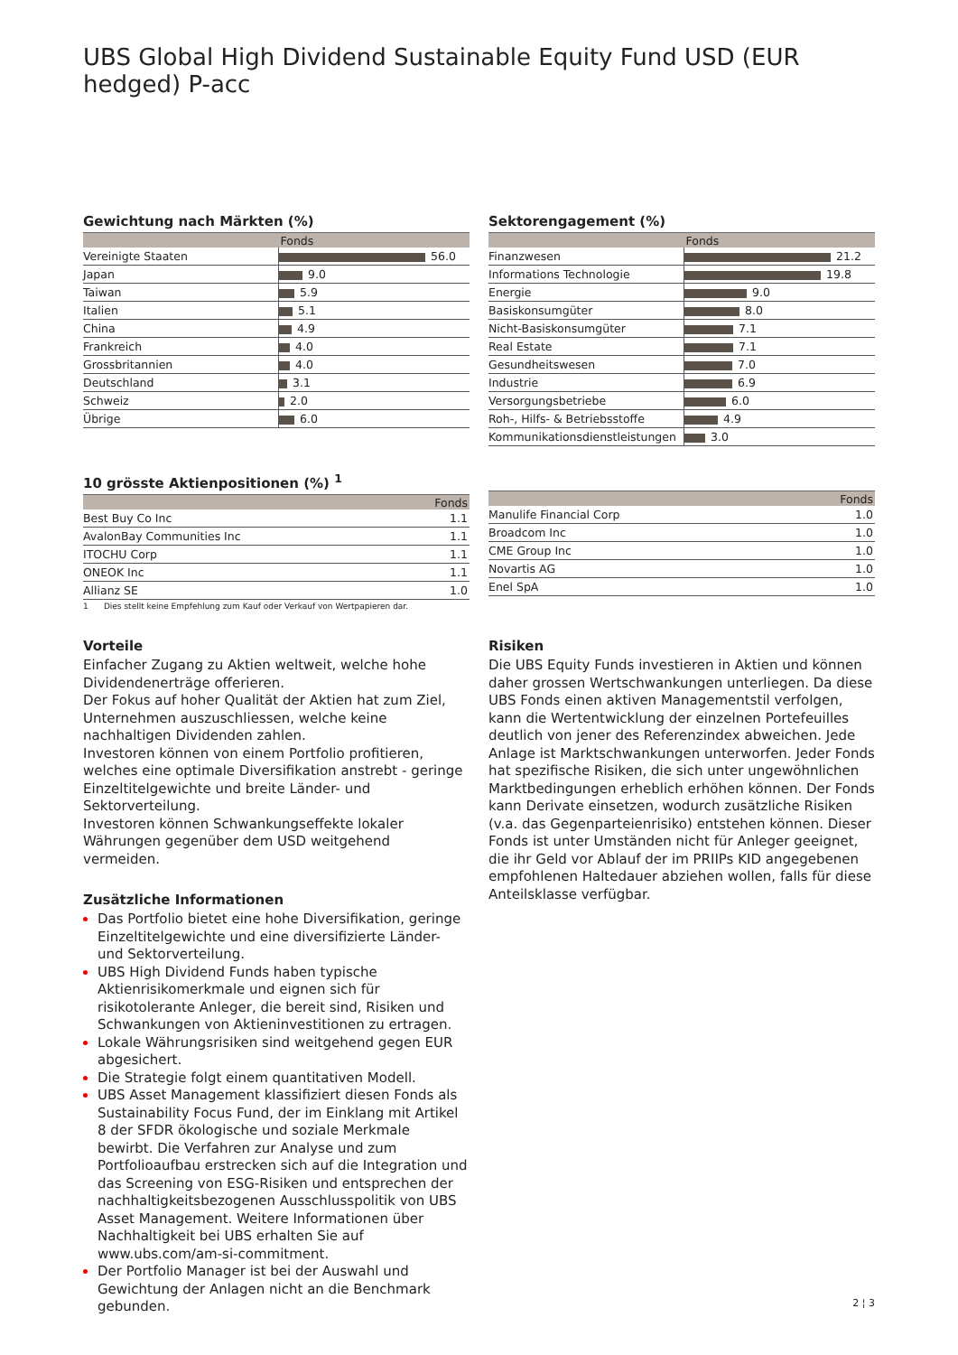UBS Global High Dividend Sustainable Equity Fund USD (EUR hedged) P-acc
Gewichtung nach Märkten (%)
| | Fonds |
| --- | --- |
| Vereinigte Staaten | 56.0 |
| Japan | 9.0 |
| Taiwan | 5.9 |
| Italien | 5.1 |
| China | 4.9 |
| Frankreich | 4.0 |
| Grossbritannien | 4.0 |
| Deutschland | 3.1 |
| Schweiz | 2.0 |
| Übrige | 6.0 |
Sektorengagement (%)
| | Fonds |
| --- | --- |
| Finanzwesen | 21.2 |
| Informations Technologie | 19.8 |
| Energie | 9.0 |
| Basiskonsumgüter | 8.0 |
| Nicht-Basiskonsumgüter | 7.1 |
| Real Estate | 7.1 |
| Gesundheitswesen | 7.0 |
| Industrie | 6.9 |
| Versorgungsbetriebe | 6.0 |
| Roh-, Hilfs- & Betriebsstoffe | 4.9 |
| Kommunikationsdienstleistungen | 3.0 |
10 grösste Aktienpositionen (%) <sup>1</sup>
| | Fonds |
| --- | --- |
| Best Buy Co Inc | 1.1 |
| AvalonBay Communities Inc | 1.1 |
| ITOCHU Corp | 1.1 |
| ONEOK Inc | 1.1 |
| Allianz SE | 1.0 |
1 Dies stellt keine Empfehlung zum Kauf oder Verkauf von Wertpapieren dar.
| | Fonds |
| --- | --- |
| Manulife Financial Corp | 1.0 |
| Broadcom Inc | 1.0 |
| CME Group Inc | 1.0 |
| Novartis AG | 1.0 |
| Enel SpA | 1.0 |
Vorteile
Einfacher Zugang zu Aktien weltweit, welche hohe Dividendenerträge offerieren.
Der Fokus auf hoher Qualität der Aktien hat zum Ziel, Unternehmen auszuschliessen, welche keine nachhaltigen Dividenden zahlen.
Investoren können von einem Portfolio profitieren, welches eine optimale Diversifikation anstrebt - geringe Einzeltitelgewichte und breite Länder- und Sektorverteilung.
Investoren können Schwankungseffekte lokaler Währungen gegenüber dem USD weitgehend vermeiden.
Zusätzliche Informationen
Das Portfolio bietet eine hohe Diversifikation, geringe Einzeltitelgewichte und eine diversifizierte Länder- und Sektorverteilung.
UBS High Dividend Funds haben typische Aktienrisikomerkmale und eignen sich für risikotolerante Anleger, die bereit sind, Risiken und Schwankungen von Aktieninvestitionen zu ertragen.
Lokale Währungsrisiken sind weitgehend gegen EUR abgesichert.
Die Strategie folgt einem quantitativen Modell.
UBS Asset Management klassifiziert diesen Fonds als Sustainability Focus Fund, der im Einklang mit Artikel 8 der SFDR ökologische und soziale Merkmale bewirbt. Die Verfahren zur Analyse und zum Portfolioaufbau erstrecken sich auf die Integration und das Screening von ESG-Risiken und entsprechen der nachhaltigkeitsbezogenen Ausschlusspolitik von UBS Asset Management. Weitere Informationen über Nachhaltigkeit bei UBS erhalten Sie auf www.ubs.com/am-si-commitment.
Der Portfolio Manager ist bei der Auswahl und Gewichtung der Anlagen nicht an die Benchmark gebunden.
Risiken
Die UBS Equity Funds investieren in Aktien und können daher grossen Wertschwankungen unterliegen. Da diese UBS Fonds einen aktiven Managementstil verfolgen, kann die Wertentwicklung der einzelnen Portefeuilles deutlich von jener des Referenzindex abweichen. Jede Anlage ist Marktschwankungen unterworfen. Jeder Fonds hat spezifische Risiken, die sich unter ungewöhnlichen Marktbedingungen erheblich erhöhen können. Der Fonds kann Derivate einsetzen, wodurch zusätzliche Risiken (v.a. das Gegenparteienrisiko) entstehen können. Dieser Fonds ist unter Umständen nicht für Anleger geeignet, die ihr Geld vor Ablauf der im PRIIPs KID angegebenen empfohlenen Haltedauer abziehen wollen, falls für diese Anteilsklasse verfügbar.
2 ¦ 3